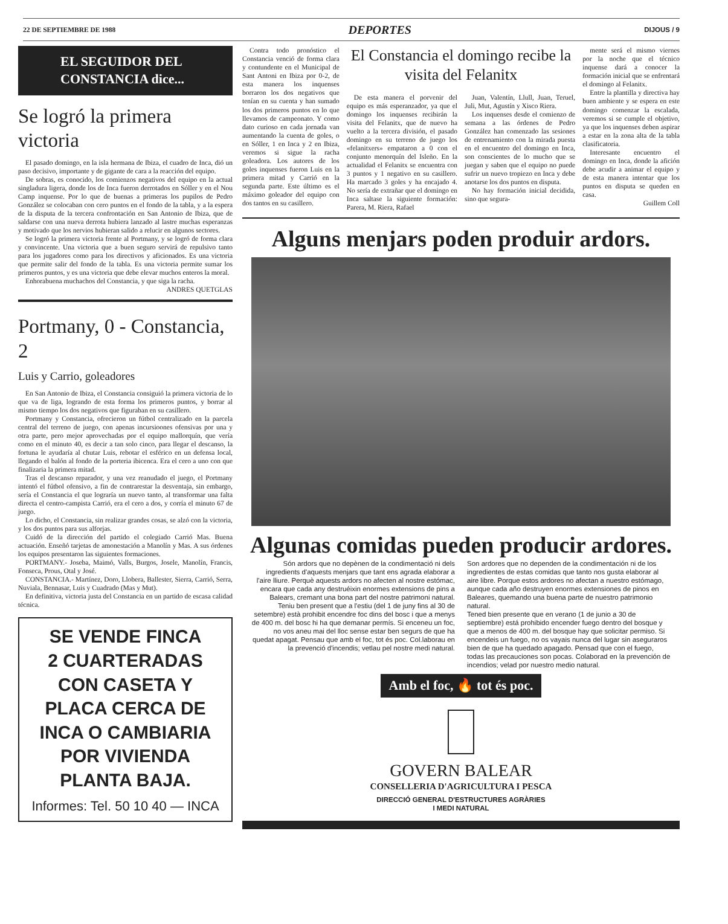22 DE SEPTIEMBRE DE 1988 DEPORTES DIJOUS / 9
EL SEGUIDOR DEL CONSTANCIA dice...
Se logró la primera victoria
El pasado domingo, en la isla hermana de Ibiza, el cuadro de Inca, dió un paso decisivo, importante y de gigante de cara a la reacción del equipo.
De sobras, es conocido, los comienzos negativos del equipo en la actual singladura ligera, donde los de Inca fueron derrotados en Sóller y en el Nou Camp inquense. Por lo que de buenas a primeras los pupilos de Pedro González se colocaban con cero puntos en el fondo de la tabla, y a la espera de la disputa de la tercera confrontación en San Antonio de Ibiza, que de saldarse con una nueva derrota hubiera lanzado al lastre muchas esperanzas y motivado que los nervios hubieran salido a relucir en algunos sectores.
Se logró la primera victoria frente al Portmany, y se logró de forma clara y convincente. Una victoria que a buen seguro servirá de repulsivo tanto para los jugadores como para los directivos y aficionados. Es una victoria que permite salir del fondo de la tabla. Es una victoria permite sumar los primeros puntos, y es una victoria que debe elevar muchos enteros la moral.
Enhorabuena muchachos del Constancia, y que siga la racha.
ANDRES QUETGLAS
Portmany, 0 - Constancia, 2
Luis y Carrio, goleadores
En San Antonio de Ibiza, el Constancia consiguió la primera victoria de lo que va de liga, logrando de esta forma los primeros puntos, y borrar al mismo tiempo los dos negativos que figuraban en su casillero.
Portmany y Constancia, ofrecieron un fútbol centralizado en la parcela central del terreno de juego, con apenas incursioones ofensivas por una y otra parte, pero mejor aprovechadas por el equipo mallorquín, que vería como en el minuto 40, es decir a tan solo cinco, para llegar el descanso, la fortuna le ayudaría al chutar Luis, rebotar el esférico en un defensa local, llegando el balón al fondo de la porteria ibicenca. Era el cero a uno con que finalizaria la primera mitad.
Tras el descanso reparador, y una vez reanudado el juego, el Portmany intentó el fútbol ofensivo, a fin de contrarestar la desventaja, sin embargo, sería el Constancia el que lograría un nuevo tanto, al transformar una falta directa el centro-campista Carrió, era el cero a dos, y corría el minuto 67 de juego.
Lo dicho, el Constancia, sin realizar grandes cosas, se alzó con la victoria, y los dos puntos para sus alforjas.
Cuidó de la dirección del partido el colegiado Carrió Mas. Buena actuación. Enseñó tarjetas de amonestación a Manolín y Mas. A sus órdenes los equipos presentaron las siguientes formaciones.
PORTMANY.- Joseba, Maimó, Valls, Burgos, Josele, Manolín, Francis, Fonseca, Prous, Otal y José.
CONSTANCIA.- Martínez, Doro, Llobera, Ballester, Sierra, Carrió, Serra, Nuviala, Bennasar, Luis y Cuadrado (Mas y Mut).
En definitiva, victoria justa del Constancia en un partido de escasa calidad técnica.
SE VENDE FINCA
2 CUARTERADAS
CON CASETA Y
PLACA CERCA DE
INCA O CAMBIARIA
POR VIVIENDA
PLANTA BAJA.
Informes: Tel. 50 10 40 — INCA
Contra todo pronóstico el Constancia venció de forma clara y contundente en el Municipal de Sant Antoni en Ibiza por 0-2, de esta manera los inquenses borraron los dos negativos que tenían en su cuenta y han sumado los dos primeros puntos en lo que llevamos de campeonato. Y como dato curioso en cada jornada van aumentando la cuenta de goles, o en Sóller, 1 en Inca y 2 en Ibiza, veremos si sigue la racha goleadora. Los autores de los goles inquenses fueron Luis en la primera mitad y Carrió en la segunda parte. Este último es el máximo goleador del equipo con dos tantos en su casillero.
El Constancia el domingo recibe la visita del Felanitx
De esta manera el porvenir del equipo es más esperanzador, ya que el domingo los inquenses recibirán la visita del Felanitx, que de nuevo ha vuelto a la tercera división, el pasado domingo en su terreno de juego los «felanitxers» empataron a 0 con el conjunto menorquín del Isleño. En la actualidad el Felanitx se encuentra con 3 puntos y 1 negativo en su casillero. Ha marcado 3 goles y ha encajado 4. No sería de extrañar que el domingo en Inca saltase la siguiente formación: Parera, M. Riera, Rafael
Juan, Valentín, Llull, Juan, Teruel, Juli, Mut, Agustín y Xisco Riera.
Los inquenses desde el comienzo de semana a las órdenes de Pedro González han comenzado las sesiones de entrenamiento con la mirada puesta en el encuentro del domingo en Inca, son conscientes de lo mucho que se juegan y saben que el equipo no puede sufrir un nuevo tropiezo en Inca y debe anotarse los dos puntos en disputa.
No hay formación inicial decidida, sino que segura-
mente será el mismo viernes por la noche que el técnico inquense dará a conocer la formación inicial que se enfrentará el domingo al Felanitx.
Entre la plantilla y directiva hay buen ambiente y se espera en este domingo comenzar la escalada, veremos si se cumple el objetivo, ya que los inquenses deben aspirar a estar en la zona alta de la tabla clasificatoria.
Interesante encuentro el domingo en Inca, donde la afición debe acudir a animar el equipo y de esta manera intentar que los puntos en disputa se queden en casa.
Guillem Coll
Alguns menjars poden produir ardors.
Algunas comidas pueden producir ardores.
Són ardors que no depènen de la condimentació ni dels ingredients d'aquests menjars que tant ens agrada elaborar a l'aire lliure. Perquè aquests ardors no afecten al nostre estómac, encara que cada any destruéixin enormes extensions de pins a Balears, cremant una bona part del nostre patrimoni natural.
Teniu ben present que a l'estiu (del 1 de juny fins al 30 de setembre) està prohibit encendre foc dins del bosc i que a menys de 400 m. del bosc hi ha que demanar permís. Si enceneu un foc, no vos aneu mai del lloc sense estar ben segurs de que ha quedat apagat. Pensau que amb el foc, tot és poc. Col.laborau en la prevenció d'incendis; vetlau pel nostre medi natural.
Son ardores que no dependen de la condimentación ni de los ingredientes de estas comidas que tanto nos gusta elaborar al aire libre. Porque estos ardores no afectan a nuestro estómago, aunque cada año destruyen enormes extensiones de pinos en Baleares, quemando una buena parte de nuestro patrimonio natural.
Tened bien presente que en verano (1 de junio a 30 de septiembre) está prohibido encender fuego dentro del bosque y que a menos de 400 m. del bosque hay que solicitar permiso. Si encendeis un fuego, no os vayais nunca del lugar sin aseguraros bien de que ha quedado apagado. Pensad que con el fuego, todas las precauciones son pocas. Colaborad en la prevención de incendios; velad por nuestro medio natural.
Amb el foc, 🔥 tot és poc.
GOVERN BALEAR
CONSELLERIA D'AGRICULTURA I PESCA
DIRECCIÓ GENERAL D'ESTRUCTURES AGRÀRIES
I MEDI NATURAL